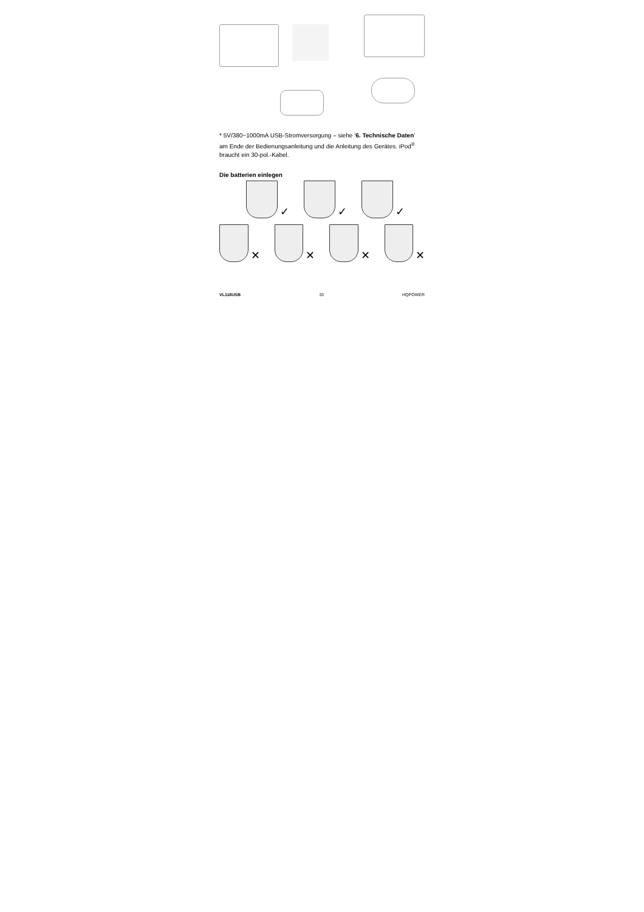* 5V/380~1000mA USB-Stromversorgung – siehe ‘6. Technische Daten’ am Ende der Bedienungsanleitung und die Anleitung des Gerätes. iPod<sup>®</sup> braucht ein 30-pol.-Kabel.
Die batterien einlegen
✓ ✓ ✓
✕ ✕ ✕ ✕
VL118USB 33 HQPOWER